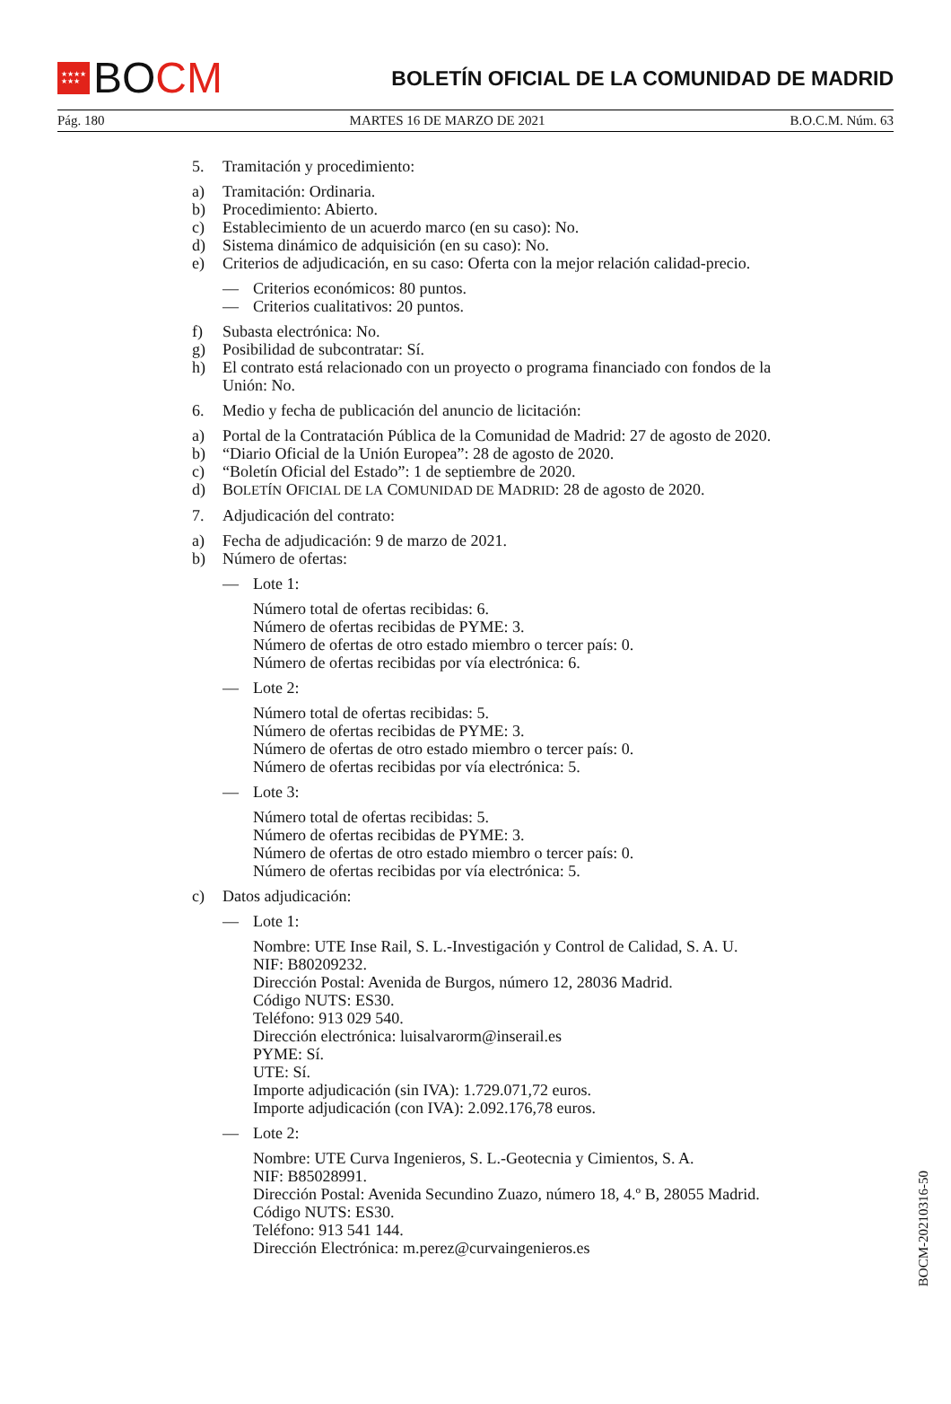★★★★
★★★
BO CM
BOLETÍN OFICIAL DE LA COMUNIDAD DE MADRID
Pág. 180 MARTES 16 DE MARZO DE 2021 B.O.C.M. Núm. 63
5. Tramitación y procedimiento:
a) Tramitación: Ordinaria.
b) Procedimiento: Abierto.
c) Establecimiento de un acuerdo marco (en su caso): No.
d) Sistema dinámico de adquisición (en su caso): No.
e) Criterios de adjudicación, en su caso: Oferta con la mejor relación calidad-precio.
— Criterios económicos: 80 puntos.
— Criterios cualitativos: 20 puntos.
f) Subasta electrónica: No.
g) Posibilidad de subcontratar: Sí.
h) El contrato está relacionado con un proyecto o programa financiado con fondos de la Unión: No.
6. Medio y fecha de publicación del anuncio de licitación:
a) Portal de la Contratación Pública de la Comunidad de Madrid: 27 de agosto de 2020.
b) “Diario Oficial de la Unión Europea”: 28 de agosto de 2020.
c) “Boletín Oficial del Estado”: 1 de septiembre de 2020.
d) BOLETÍN OFICIAL DE LA COMUNIDAD DE MADRID: 28 de agosto de 2020.
7. Adjudicación del contrato:
a) Fecha de adjudicación: 9 de marzo de 2021.
b) Número de ofertas:
— Lote 1:
Número total de ofertas recibidas: 6.
Número de ofertas recibidas de PYME: 3.
Número de ofertas de otro estado miembro o tercer país: 0.
Número de ofertas recibidas por vía electrónica: 6.
— Lote 2:
Número total de ofertas recibidas: 5.
Número de ofertas recibidas de PYME: 3.
Número de ofertas de otro estado miembro o tercer país: 0.
Número de ofertas recibidas por vía electrónica: 5.
— Lote 3:
Número total de ofertas recibidas: 5.
Número de ofertas recibidas de PYME: 3.
Número de ofertas de otro estado miembro o tercer país: 0.
Número de ofertas recibidas por vía electrónica: 5.
c) Datos adjudicación:
— Lote 1:
Nombre: UTE Inse Rail, S. L.-Investigación y Control de Calidad, S. A. U.
NIF: B80209232.
Dirección Postal: Avenida de Burgos, número 12, 28036 Madrid.
Código NUTS: ES30.
Teléfono: 913 029 540.
Dirección electrónica: luisalvarorm@inserail.es
PYME: Sí.
UTE: Sí.
Importe adjudicación (sin IVA): 1.729.071,72 euros.
Importe adjudicación (con IVA): 2.092.176,78 euros.
— Lote 2:
Nombre: UTE Curva Ingenieros, S. L.-Geotecnia y Cimientos, S. A.
NIF: B85028991.
Dirección Postal: Avenida Secundino Zuazo, número 18, 4.º B, 28055 Madrid.
Código NUTS: ES30.
Teléfono: 913 541 144.
Dirección Electrónica: m.perez@curvaingenieros.es
BOCM-20210316-50